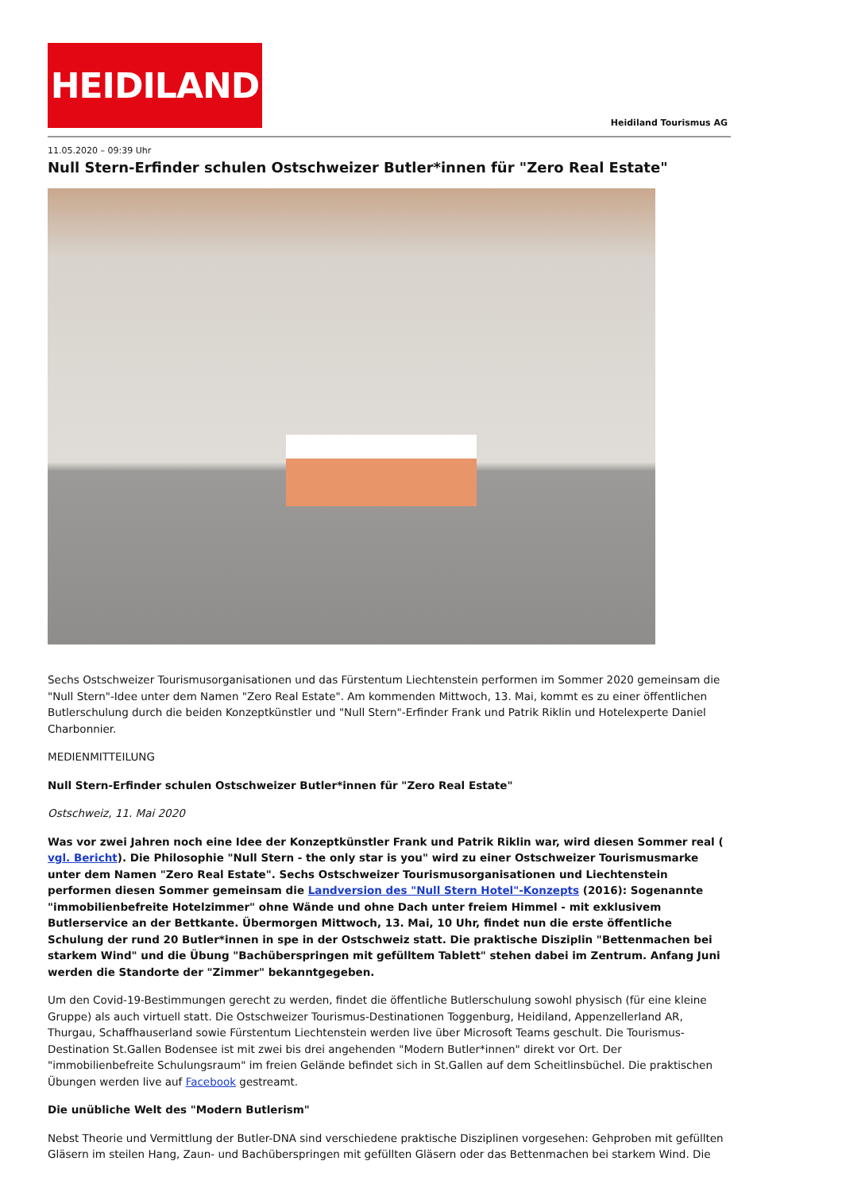HEIDILAND
Heidiland Tourismus AG
11.05.2020 – 09:39 Uhr
Null Stern-Erfinder schulen Ostschweizer Butler*innen für "Zero Real Estate"
Sechs Ostschweizer Tourismusorganisationen und das Fürstentum Liechtenstein performen im Sommer 2020 gemeinsam die "Null Stern"-Idee unter dem Namen "Zero Real Estate". Am kommenden Mittwoch, 13. Mai, kommt es zu einer öffentlichen Butlerschulung durch die beiden Konzeptkünstler und "Null Stern"-Erfinder Frank und Patrik Riklin und Hotelexperte Daniel Charbonnier.
MEDIENMITTEILUNG
Null Stern-Erfinder schulen Ostschweizer Butler*innen für "Zero Real Estate"
Ostschweiz, 11. Mai 2020
Was vor zwei Jahren noch eine Idee der Konzeptkünstler Frank und Patrik Riklin war, wird diesen Sommer real ( vgl. Bericht). Die Philosophie "Null Stern - the only star is you" wird zu einer Ostschweizer Tourismusmarke unter dem Namen "Zero Real Estate". Sechs Ostschweizer Tourismusorganisationen und Liechtenstein performen diesen Sommer gemeinsam die Landversion des "Null Stern Hotel"-Konzepts (2016): Sogenannte "immobilienbefreite Hotelzimmer" ohne Wände und ohne Dach unter freiem Himmel - mit exklusivem Butlerservice an der Bettkante. Übermorgen Mittwoch, 13. Mai, 10 Uhr, findet nun die erste öffentliche Schulung der rund 20 Butler*innen in spe in der Ostschweiz statt. Die praktische Disziplin "Bettenmachen bei starkem Wind" und die Übung "Bachüberspringen mit gefülltem Tablett" stehen dabei im Zentrum. Anfang Juni werden die Standorte der "Zimmer" bekanntgegeben.
Um den Covid-19-Bestimmungen gerecht zu werden, findet die öffentliche Butlerschulung sowohl physisch (für eine kleine Gruppe) als auch virtuell statt. Die Ostschweizer Tourismus-Destinationen Toggenburg, Heidiland, Appenzellerland AR, Thurgau, Schaffhauserland sowie Fürstentum Liechtenstein werden live über Microsoft Teams geschult. Die Tourismus-Destination St.Gallen Bodensee ist mit zwei bis drei angehenden "Modern Butler*innen" direkt vor Ort. Der "immobilienbefreite Schulungsraum" im freien Gelände befindet sich in St.Gallen auf dem Scheitlinsbüchel. Die praktischen Übungen werden live auf Facebook gestreamt.
Die unübliche Welt des "Modern Butlerism"
Nebst Theorie und Vermittlung der Butler-DNA sind verschiedene praktische Disziplinen vorgesehen: Gehproben mit gefüllten Gläsern im steilen Hang, Zaun- und Bachüberspringen mit gefüllten Gläsern oder das Bettenmachen bei starkem Wind. Die